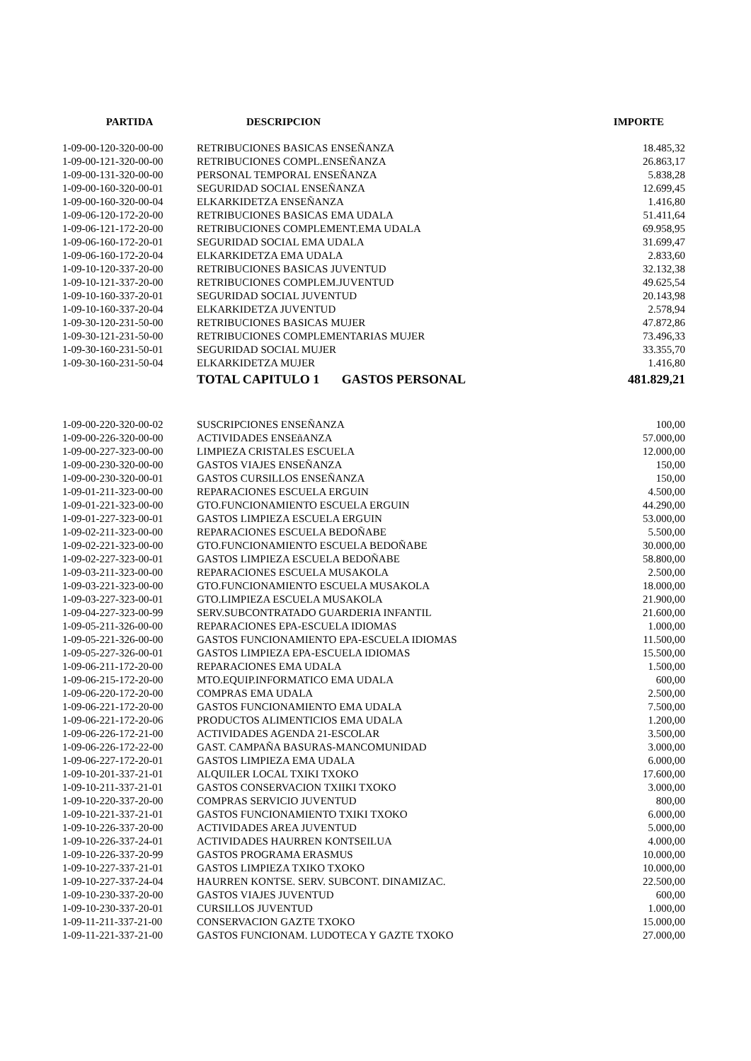| PARTIDA | DESCRIPCION | IMPORTE |
| --- | --- | --- |
| 1-09-00-120-320-00-00 | RETRIBUCIONES BASICAS ENSEÑANZA | 18.485,32 |
| 1-09-00-121-320-00-00 | RETRIBUCIONES COMPL.ENSEÑANZA | 26.863,17 |
| 1-09-00-131-320-00-00 | PERSONAL TEMPORAL ENSEÑANZA | 5.838,28 |
| 1-09-00-160-320-00-01 | SEGURIDAD SOCIAL ENSEÑANZA | 12.699,45 |
| 1-09-00-160-320-00-04 | ELKARKIDETZA ENSEÑANZA | 1.416,80 |
| 1-09-06-120-172-20-00 | RETRIBUCIONES BASICAS EMA UDALA | 51.411,64 |
| 1-09-06-121-172-20-00 | RETRIBUCIONES COMPLEMENT.EMA UDALA | 69.958,95 |
| 1-09-06-160-172-20-01 | SEGURIDAD SOCIAL EMA UDALA | 31.699,47 |
| 1-09-06-160-172-20-04 | ELKARKIDETZA EMA UDALA | 2.833,60 |
| 1-09-10-120-337-20-00 | RETRIBUCIONES BASICAS JUVENTUD | 32.132,38 |
| 1-09-10-121-337-20-00 | RETRIBUCIONES COMPLEM.JUVENTUD | 49.625,54 |
| 1-09-10-160-337-20-01 | SEGURIDAD SOCIAL JUVENTUD | 20.143,98 |
| 1-09-10-160-337-20-04 | ELKARKIDETZA JUVENTUD | 2.578,94 |
| 1-09-30-120-231-50-00 | RETRIBUCIONES BASICAS MUJER | 47.872,86 |
| 1-09-30-121-231-50-00 | RETRIBUCIONES COMPLEMENTARIAS MUJER | 73.496,33 |
| 1-09-30-160-231-50-01 | SEGURIDAD SOCIAL MUJER | 33.355,70 |
| 1-09-30-160-231-50-04 | ELKARKIDETZA MUJER | 1.416,80 |
| | TOTAL CAPITULO 1 GASTOS PERSONAL | 481.829,21 |
| 1-09-00-220-320-00-02 | SUSCRIPCIONES ENSEÑANZA | 100,00 |
| 1-09-00-226-320-00-00 | ACTIVIDADES ENSEñANZA | 57.000,00 |
| 1-09-00-227-323-00-00 | LIMPIEZA CRISTALES ESCUELA | 12.000,00 |
| 1-09-00-230-320-00-00 | GASTOS VIAJES ENSEÑANZA | 150,00 |
| 1-09-00-230-320-00-01 | GASTOS CURSILLOS ENSEÑANZA | 150,00 |
| 1-09-01-211-323-00-00 | REPARACIONES ESCUELA ERGUIN | 4.500,00 |
| 1-09-01-221-323-00-00 | GTO.FUNCIONAMIENTO ESCUELA ERGUIN | 44.290,00 |
| 1-09-01-227-323-00-01 | GASTOS LIMPIEZA ESCUELA ERGUIN | 53.000,00 |
| 1-09-02-211-323-00-00 | REPARACIONES ESCUELA BEDOÑABE | 5.500,00 |
| 1-09-02-221-323-00-00 | GTO.FUNCIONAMIENTO ESCUELA BEDOÑABE | 30.000,00 |
| 1-09-02-227-323-00-01 | GASTOS LIMPIEZA ESCUELA BEDOÑABE | 58.800,00 |
| 1-09-03-211-323-00-00 | REPARACIONES ESCUELA MUSAKOLA | 2.500,00 |
| 1-09-03-221-323-00-00 | GTO.FUNCIONAMIENTO ESCUELA MUSAKOLA | 18.000,00 |
| 1-09-03-227-323-00-01 | GTO.LIMPIEZA ESCUELA MUSAKOLA | 21.900,00 |
| 1-09-04-227-323-00-99 | SERV.SUBCONTRATADO GUARDERIA INFANTIL | 21.600,00 |
| 1-09-05-211-326-00-00 | REPARACIONES EPA-ESCUELA IDIOMAS | 1.000,00 |
| 1-09-05-221-326-00-00 | GASTOS FUNCIONAMIENTO EPA-ESCUELA IDIOMAS | 11.500,00 |
| 1-09-05-227-326-00-01 | GASTOS LIMPIEZA EPA-ESCUELA IDIOMAS | 15.500,00 |
| 1-09-06-211-172-20-00 | REPARACIONES EMA UDALA | 1.500,00 |
| 1-09-06-215-172-20-00 | MTO.EQUIP.INFORMATICO EMA UDALA | 600,00 |
| 1-09-06-220-172-20-00 | COMPRAS EMA UDALA | 2.500,00 |
| 1-09-06-221-172-20-00 | GASTOS FUNCIONAMIENTO EMA UDALA | 7.500,00 |
| 1-09-06-221-172-20-06 | PRODUCTOS ALIMENTICIOS EMA UDALA | 1.200,00 |
| 1-09-06-226-172-21-00 | ACTIVIDADES AGENDA 21-ESCOLAR | 3.500,00 |
| 1-09-06-226-172-22-00 | GAST. CAMPAÑA BASURAS-MANCOMUNIDAD | 3.000,00 |
| 1-09-06-227-172-20-01 | GASTOS LIMPIEZA EMA UDALA | 6.000,00 |
| 1-09-10-201-337-21-01 | ALQUILER LOCAL TXIKI TXOKO | 17.600,00 |
| 1-09-10-211-337-21-01 | GASTOS CONSERVACION TXIIKI TXOKO | 3.000,00 |
| 1-09-10-220-337-20-00 | COMPRAS SERVICIO JUVENTUD | 800,00 |
| 1-09-10-221-337-21-01 | GASTOS FUNCIONAMIENTO TXIKI TXOKO | 6.000,00 |
| 1-09-10-226-337-20-00 | ACTIVIDADES AREA JUVENTUD | 5.000,00 |
| 1-09-10-226-337-24-01 | ACTIVIDADES HAURREN KONTSEILUA | 4.000,00 |
| 1-09-10-226-337-20-99 | GASTOS PROGRAMA ERASMUS | 10.000,00 |
| 1-09-10-227-337-21-01 | GASTOS LIMPIEZA TXIKO TXOKO | 10.000,00 |
| 1-09-10-227-337-24-04 | HAURREN KONTSE. SERV. SUBCONT. DINAMIZAC. | 22.500,00 |
| 1-09-10-230-337-20-00 | GASTOS VIAJES JUVENTUD | 600,00 |
| 1-09-10-230-337-20-01 | CURSILLOS JUVENTUD | 1.000,00 |
| 1-09-11-211-337-21-00 | CONSERVACION GAZTE TXOKO | 15.000,00 |
| 1-09-11-221-337-21-00 | GASTOS FUNCIONAM. LUDOTECA Y GAZTE TXOKO | 27.000,00 |